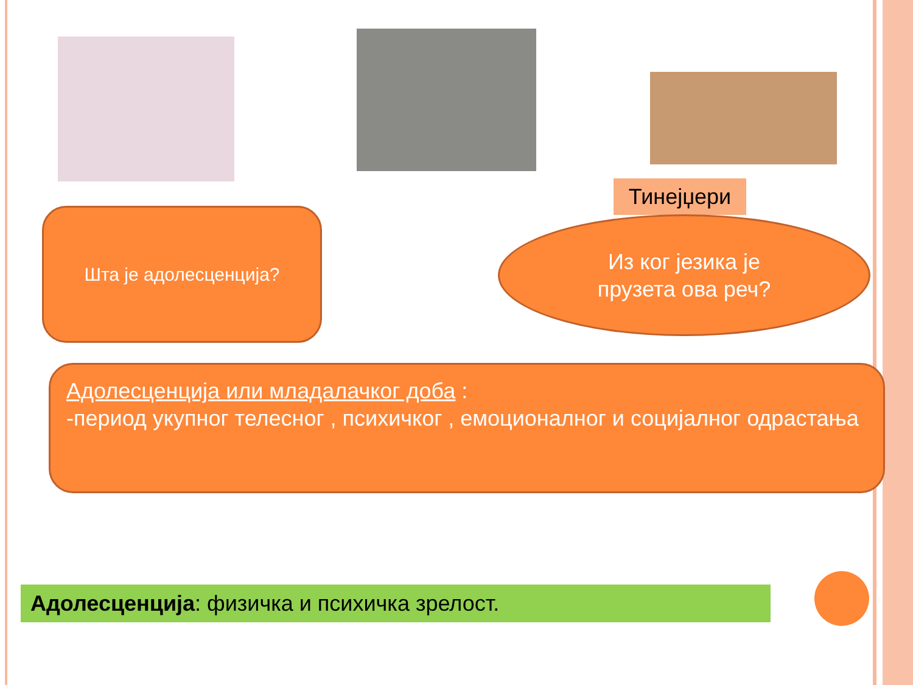Тинејџери
Шта је адолесценција?
Из ког језика је
прузета ова реч?
Адолесценција или младалачког доба :
-период укупног телесног , психичког , емоционалног и социјалног одрастања
Адолесценција: физичка и психичка зрелост.